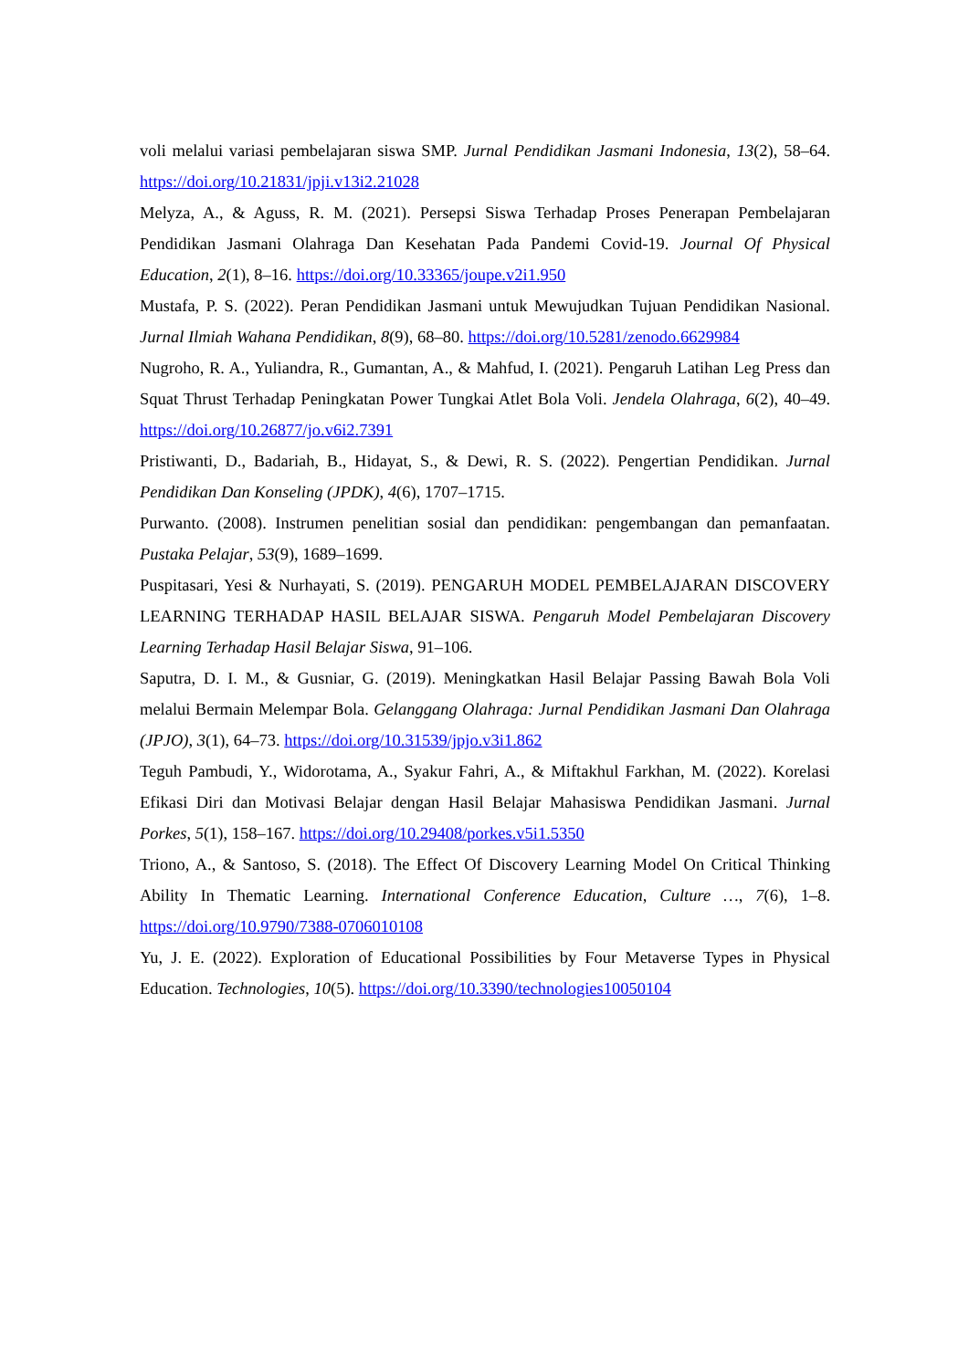voli melalui variasi pembelajaran siswa SMP. Jurnal Pendidikan Jasmani Indonesia, 13(2), 58–64. https://doi.org/10.21831/jpji.v13i2.21028
Melyza, A., & Aguss, R. M. (2021). Persepsi Siswa Terhadap Proses Penerapan Pembelajaran Pendidikan Jasmani Olahraga Dan Kesehatan Pada Pandemi Covid-19. Journal Of Physical Education, 2(1), 8–16. https://doi.org/10.33365/joupe.v2i1.950
Mustafa, P. S. (2022). Peran Pendidikan Jasmani untuk Mewujudkan Tujuan Pendidikan Nasional. Jurnal Ilmiah Wahana Pendidikan, 8(9), 68–80. https://doi.org/10.5281/zenodo.6629984
Nugroho, R. A., Yuliandra, R., Gumantan, A., & Mahfud, I. (2021). Pengaruh Latihan Leg Press dan Squat Thrust Terhadap Peningkatan Power Tungkai Atlet Bola Voli. Jendela Olahraga, 6(2), 40–49. https://doi.org/10.26877/jo.v6i2.7391
Pristiwanti, D., Badariah, B., Hidayat, S., & Dewi, R. S. (2022). Pengertian Pendidikan. Jurnal Pendidikan Dan Konseling (JPDK), 4(6), 1707–1715.
Purwanto. (2008). Instrumen penelitian sosial dan pendidikan: pengembangan dan pemanfaatan. Pustaka Pelajar, 53(9), 1689–1699.
Puspitasari, Yesi & Nurhayati, S. (2019). PENGARUH MODEL PEMBELAJARAN DISCOVERY LEARNING TERHADAP HASIL BELAJAR SISWA. Pengaruh Model Pembelajaran Discovery Learning Terhadap Hasil Belajar Siswa, 91–106.
Saputra, D. I. M., & Gusniar, G. (2019). Meningkatkan Hasil Belajar Passing Bawah Bola Voli melalui Bermain Melempar Bola. Gelanggang Olahraga: Jurnal Pendidikan Jasmani Dan Olahraga (JPJO), 3(1), 64–73. https://doi.org/10.31539/jpjo.v3i1.862
Teguh Pambudi, Y., Widorotama, A., Syakur Fahri, A., & Miftakhul Farkhan, M. (2022). Korelasi Efikasi Diri dan Motivasi Belajar dengan Hasil Belajar Mahasiswa Pendidikan Jasmani. Jurnal Porkes, 5(1), 158–167. https://doi.org/10.29408/porkes.v5i1.5350
Triono, A., & Santoso, S. (2018). The Effect Of Discovery Learning Model On Critical Thinking Ability In Thematic Learning. International Conference Education, Culture …, 7(6), 1–8. https://doi.org/10.9790/7388-0706010108
Yu, J. E. (2022). Exploration of Educational Possibilities by Four Metaverse Types in Physical Education. Technologies, 10(5). https://doi.org/10.3390/technologies10050104